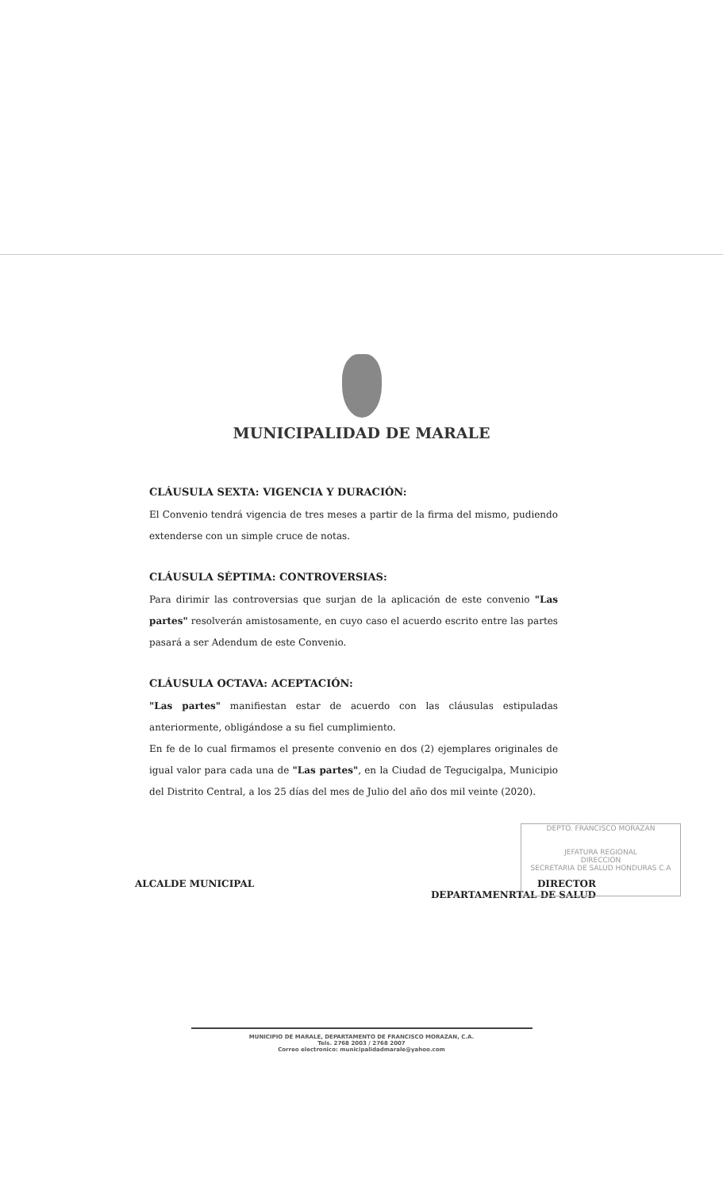MUNICIPALIDAD DE MARALE
CLÁUSULA SEXTA: VIGENCIA Y DURACIÓN:
El Convenio tendrá vigencia de tres meses a partir de la firma del mismo, pudiendo extenderse con un simple cruce de notas.
CLÁUSULA SÉPTIMA: CONTROVERSIAS:
Para dirimir las controversias que surjan de la aplicación de este convenio "Las partes" resolverán amistosamente, en cuyo caso el acuerdo escrito entre las partes pasará a ser Adendum de este Convenio.
CLÁUSULA OCTAVA: ACEPTACIÓN:
"Las partes" manifiestan estar de acuerdo con las cláusulas estipuladas anteriormente, obligándose a su fiel cumplimiento.
En fe de lo cual firmamos el presente convenio en dos (2) ejemplares originales de igual valor para cada una de "Las partes", en la Ciudad de Tegucigalpa, Municipio del Distrito Central, a los 25 días del mes de Julio del año dos mil veinte (2020).
DEPTO. FRANCISCO MORAZAN
JEFATURA REGIONAL
DIRECCION
SECRETARIA DE SALUD HONDURAS C.A
ALCALDE MUNICIPAL DIRECTOR
DEPARTAMENRTAL DE SALUD
MUNICIPIO DE MARALE, DEPARTAMENTO DE FRANCISCO MORAZAN, C.A.
Tels. 2768 2003 / 2768 2007
Correo electronico: municipalidadmarale@yahoo.com